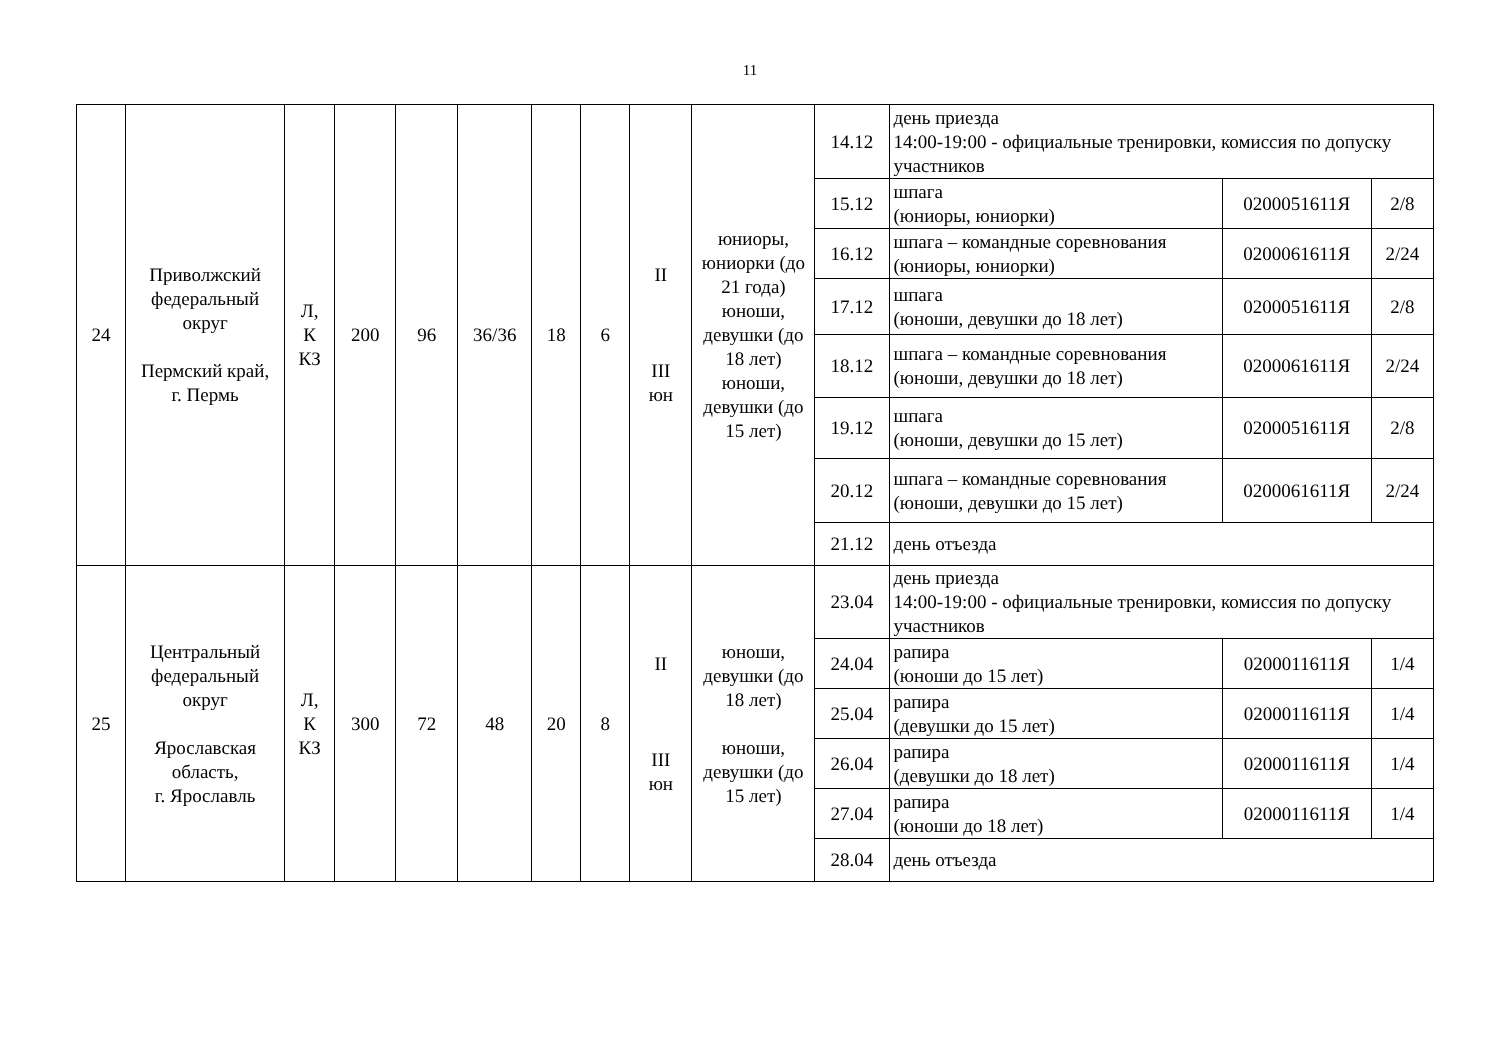11
| 24 | Приволжский федеральный округ Пермский край, г. Пермь | Л, К КЗ | 200 | 96 | 36/36 | 18 | 6 | II III юн | юниоры, юниорки (до 21 года) юноши, девушки (до 18 лет) юноши, девушки (до 15 лет) | 14.12 | день приезда 14:00-19:00 - официальные тренировки, комиссия по допуску участников | | |
| | | | | | | | | | | 15.12 | шпага (юниоры, юниорки) | 0200051611Я | 2/8 |
| | | | | | | | | | | 16.12 | шпага – командные соревнования (юниоры, юниорки) | 0200061611Я | 2/24 |
| | | | | | | | | | | 17.12 | шпага (юноши, девушки до 18 лет) | 0200051611Я | 2/8 |
| | | | | | | | | | | 18.12 | шпага – командные соревнования (юноши, девушки до 18 лет) | 0200061611Я | 2/24 |
| | | | | | | | | | | 19.12 | шпага (юноши, девушки до 15 лет) | 0200051611Я | 2/8 |
| | | | | | | | | | | 20.12 | шпага – командные соревнования (юноши, девушки до 15 лет) | 0200061611Я | 2/24 |
| | | | | | | | | | | 21.12 | день отъезда | | |
| 25 | Центральный федеральный округ Ярославская область, г. Ярославль | Л, К КЗ | 300 | 72 | 48 | 20 | 8 | II III юн | юноши, девушки (до 18 лет) юноши, девушки (до 15 лет) | 23.04 | день приезда 14:00-19:00 - официальные тренировки, комиссия по допуску участников | | |
| | | | | | | | | | | 24.04 | рапира (юноши до 15 лет) | 0200011611Я | 1/4 |
| | | | | | | | | | | 25.04 | рапира (девушки до 15 лет) | 0200011611Я | 1/4 |
| | | | | | | | | | | 26.04 | рапира (девушки до 18 лет) | 0200011611Я | 1/4 |
| | | | | | | | | | | 27.04 | рапира (юноши до 18 лет) | 0200011611Я | 1/4 |
| | | | | | | | | | | 28.04 | день отъезда | | |